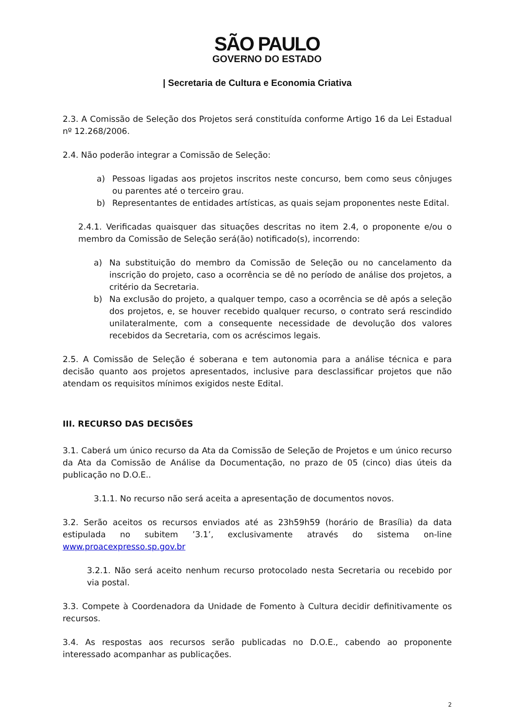SÃO PAULO
GOVERNO DO ESTADO
| Secretaria de Cultura e Economia Criativa
2.3. A Comissão de Seleção dos Projetos será constituída conforme Artigo 16 da Lei Estadual nº 12.268/2006.
2.4. Não poderão integrar a Comissão de Seleção:
a) Pessoas ligadas aos projetos inscritos neste concurso, bem como seus cônjuges ou parentes até o terceiro grau.
b) Representantes de entidades artísticas, as quais sejam proponentes neste Edital.
2.4.1. Verificadas quaisquer das situações descritas no item 2.4, o proponente e/ou o membro da Comissão de Seleção será(ão) notificado(s), incorrendo:
a) Na substituição do membro da Comissão de Seleção ou no cancelamento da inscrição do projeto, caso a ocorrência se dê no período de análise dos projetos, a critério da Secretaria.
b) Na exclusão do projeto, a qualquer tempo, caso a ocorrência se dê após a seleção dos projetos, e, se houver recebido qualquer recurso, o contrato será rescindido unilateralmente, com a consequente necessidade de devolução dos valores recebidos da Secretaria, com os acréscimos legais.
2.5. A Comissão de Seleção é soberana e tem autonomia para a análise técnica e para decisão quanto aos projetos apresentados, inclusive para desclassificar projetos que não atendam os requisitos mínimos exigidos neste Edital.
III. RECURSO DAS DECISÕES
3.1. Caberá um único recurso da Ata da Comissão de Seleção de Projetos e um único recurso da Ata da Comissão de Análise da Documentação, no prazo de 05 (cinco) dias úteis da publicação no D.O.E..
3.1.1. No recurso não será aceita a apresentação de documentos novos.
3.2. Serão aceitos os recursos enviados até as 23h59h59 (horário de Brasília) da data estipulada no subitem ’3.1’, exclusivamente através do sistema on-line www.proacexpresso.sp.gov.br
3.2.1. Não será aceito nenhum recurso protocolado nesta Secretaria ou recebido por via postal.
3.3. Compete à Coordenadora da Unidade de Fomento à Cultura decidir definitivamente os recursos.
3.4. As respostas aos recursos serão publicadas no D.O.E., cabendo ao proponente interessado acompanhar as publicações.
2